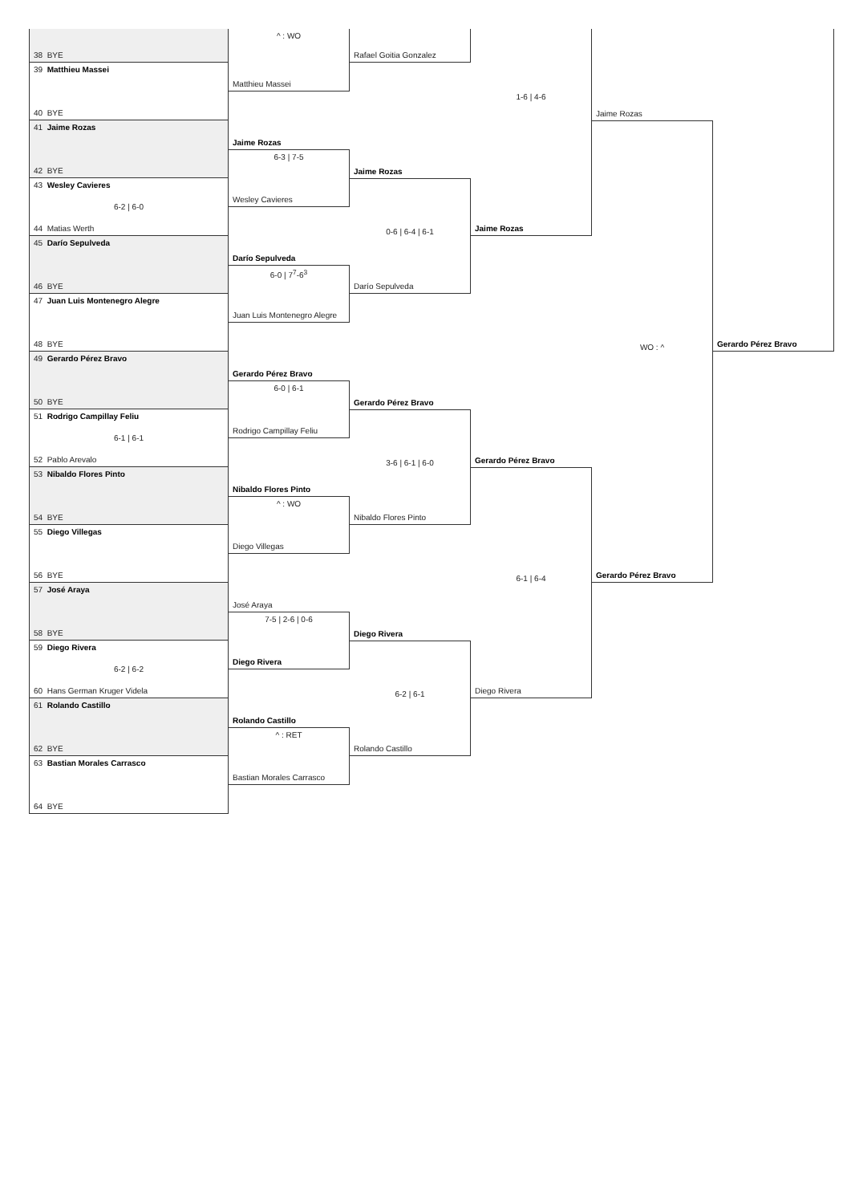38 BYE
39 Matthieu Massei
40 BYE
41 Jaime Rozas
42 BYE
43 Wesley Cavieres
6-2 | 6-0
44 Matias Werth
45 Darío Sepulveda
46 BYE
47 Juan Luis Montenegro Alegre
48 BYE
49 Gerardo Pérez Bravo
50 BYE
51 Rodrigo Campillay Feliu
6-1 | 6-1
52 Pablo Arevalo
53 Nibaldo Flores Pinto
54 BYE
55 Diego Villegas
56 BYE
57 José Araya
58 BYE
59 Diego Rivera
6-2 | 6-2
60 Hans German Kruger Videla
61 Rolando Castillo
62 BYE
63 Bastian Morales Carrasco
64 BYE
^ : WO
Matthieu Massei
Jaime Rozas
6-3 | 7-5
Wesley Cavieres
Darío Sepulveda
6-0 | 7<sup>7</sup>-6<sup>3</sup>
Juan Luis Montenegro Alegre
Gerardo Pérez Bravo
6-0 | 6-1
Rodrigo Campillay Feliu
Nibaldo Flores Pinto
^ : WO
Diego Villegas
José Araya
7-5 | 2-6 | 0-6
Diego Rivera
Rolando Castillo
^ : RET
Bastian Morales Carrasco
Rafael Goitia Gonzalez
Jaime Rozas
0-6 | 6-4 | 6-1
Darío Sepulveda
Gerardo Pérez Bravo
3-6 | 6-1 | 6-0
Nibaldo Flores Pinto
Diego Rivera
6-2 | 6-1
Rolando Castillo
1-6 | 4-6
Jaime Rozas
Gerardo Pérez Bravo
6-1 | 6-4
Diego Rivera
Jaime Rozas
WO : ^
Gerardo Pérez Bravo
Gerardo Pérez Bravo